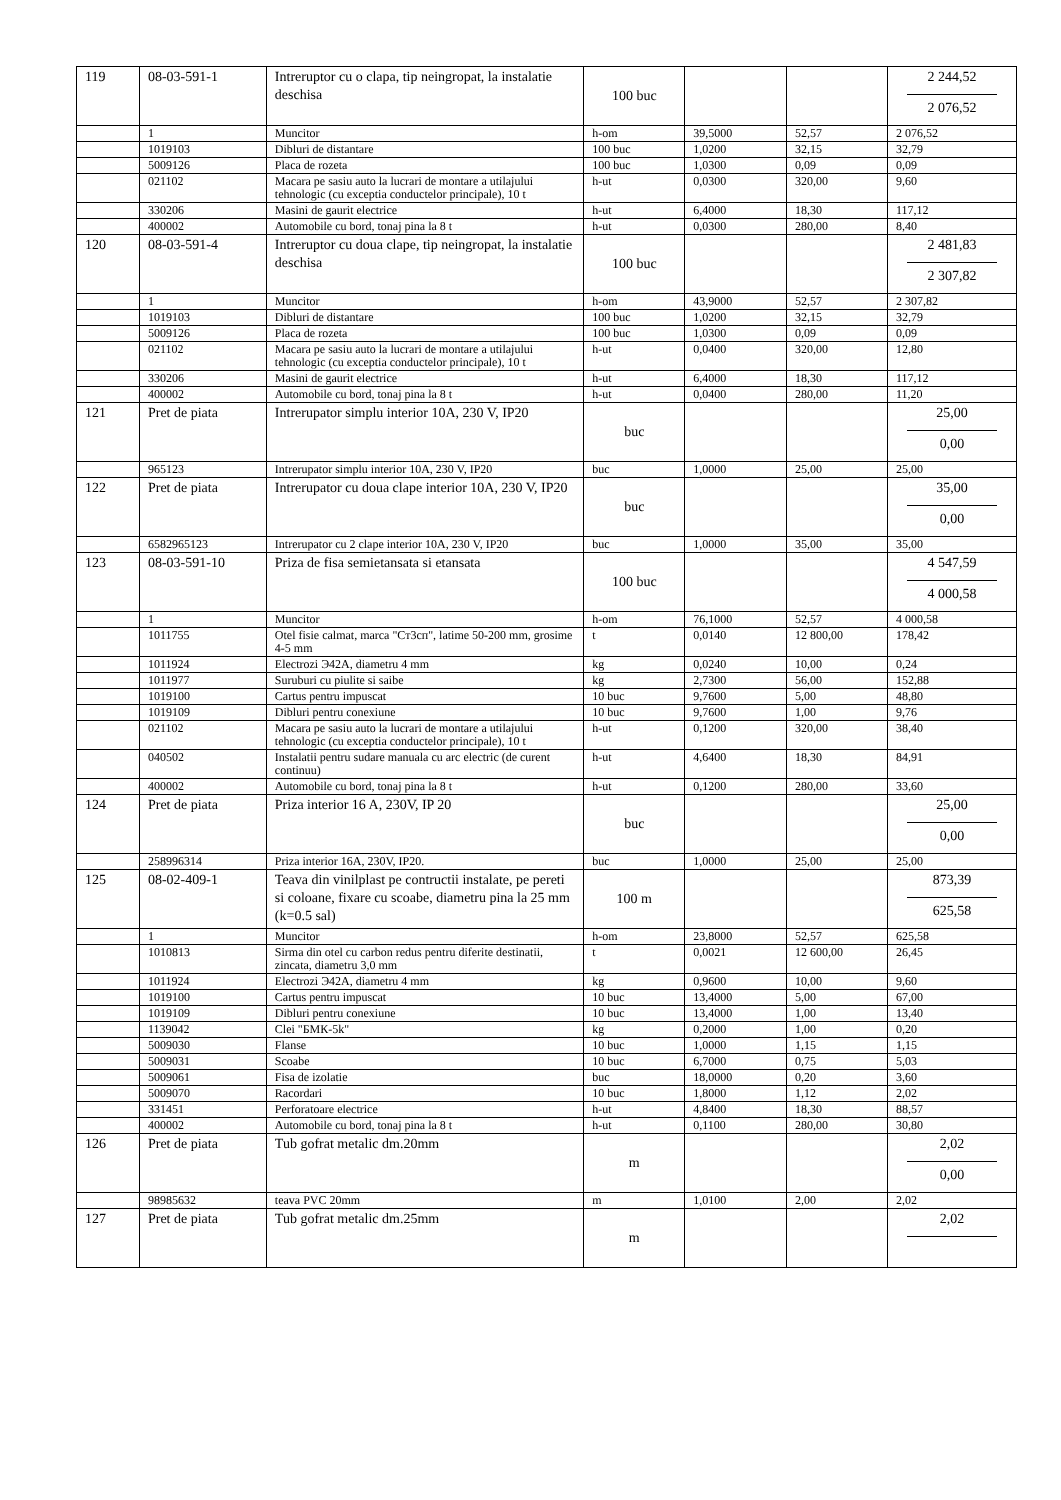| 119 | 08-03-591-1 | Intreruptor cu o clapa, tip neingropat, la instalatie deschisa | 100 buc | | | 2 244,52 2 076,52 |
| | 1 | Muncitor | h-om | 39,5000 | 52,57 | 2 076,52 |
| | 1019103 | Dibluri de distantare | 100 buc | 1,0200 | 32,15 | 32,79 |
| | 5009126 | Placa de rozeta | 100 buc | 1,0300 | 0,09 | 0,09 |
| | 021102 | Macara pe sasiu auto la lucrari de montare a utilajului tehnologic (cu exceptia conductelor principale), 10 t | h-ut | 0,0300 | 320,00 | 9,60 |
| | 330206 | Masini de gaurit electrice | h-ut | 6,4000 | 18,30 | 117,12 |
| | 400002 | Automobile cu bord, tonaj pina la 8 t | h-ut | 0,0300 | 280,00 | 8,40 |
| 120 | 08-03-591-4 | Intreruptor cu doua clape, tip neingropat, la instalatie deschisa | 100 buc | | | 2 481,83 2 307,82 |
| | 1 | Muncitor | h-om | 43,9000 | 52,57 | 2 307,82 |
| | 1019103 | Dibluri de distantare | 100 buc | 1,0200 | 32,15 | 32,79 |
| | 5009126 | Placa de rozeta | 100 buc | 1,0300 | 0,09 | 0,09 |
| | 021102 | Macara pe sasiu auto la lucrari de montare a utilajului tehnologic (cu exceptia conductelor principale), 10 t | h-ut | 0,0400 | 320,00 | 12,80 |
| | 330206 | Masini de gaurit electrice | h-ut | 6,4000 | 18,30 | 117,12 |
| | 400002 | Automobile cu bord, tonaj pina la 8 t | h-ut | 0,0400 | 280,00 | 11,20 |
| 121 | Pret de piata | Intrerupator simplu interior 10A, 230 V, IP20 | buc | | | 25,00 0,00 |
| | 965123 | Intrerupator simplu interior 10A, 230 V, IP20 | buc | 1,0000 | 25,00 | 25,00 |
| 122 | Pret de piata | Intrerupator cu doua clape interior 10A, 230 V, IP20 | buc | | | 35,00 0,00 |
| | 6582965123 | Intrerupator cu 2 clape interior 10A, 230 V, IP20 | buc | 1,0000 | 35,00 | 35,00 |
| 123 | 08-03-591-10 | Priza de fisa semietansata si etansata | 100 buc | | | 4 547,59 4 000,58 |
| | 1 | Muncitor | h-om | 76,1000 | 52,57 | 4 000,58 |
| | 1011755 | Otel fisie calmat, marca "Ст3сп", latime 50-200 mm, grosime 4-5 mm | t | 0,0140 | 12 800,00 | 178,42 |
| | 1011924 | Electrozi Э42А, diametru 4 mm | kg | 0,0240 | 10,00 | 0,24 |
| | 1011977 | Suruburi cu piulite si saibe | kg | 2,7300 | 56,00 | 152,88 |
| | 1019100 | Cartus pentru impuscat | 10 buc | 9,7600 | 5,00 | 48,80 |
| | 1019109 | Dibluri pentru conexiune | 10 buc | 9,7600 | 1,00 | 9,76 |
| | 021102 | Macara pe sasiu auto la lucrari de montare a utilajului tehnologic (cu exceptia conductelor principale), 10 t | h-ut | 0,1200 | 320,00 | 38,40 |
| | 040502 | Instalatii pentru sudare manuala cu arc electric (de curent continuu) | h-ut | 4,6400 | 18,30 | 84,91 |
| | 400002 | Automobile cu bord, tonaj pina la 8 t | h-ut | 0,1200 | 280,00 | 33,60 |
| 124 | Pret de piata | Priza interior 16 A, 230V, IP 20 | buc | | | 25,00 0,00 |
| | 258996314 | Priza interior 16A, 230V, IP20. | buc | 1,0000 | 25,00 | 25,00 |
| 125 | 08-02-409-1 | Teava din vinilplast pe contructii instalate, pe pereti si coloane, fixare cu scoabe, diametru pina la 25 mm (k=0.5 sal) | 100 m | | | 873,39 625,58 |
| | 1 | Muncitor | h-om | 23,8000 | 52,57 | 625,58 |
| | 1010813 | Sirma din otel cu carbon redus pentru diferite destinatii, zincata, diametru 3,0 mm | t | 0,0021 | 12 600,00 | 26,45 |
| | 1011924 | Electrozi Э42А, diametru 4 mm | kg | 0,9600 | 10,00 | 9,60 |
| | 1019100 | Cartus pentru impuscat | 10 buc | 13,4000 | 5,00 | 67,00 |
| | 1019109 | Dibluri pentru conexiune | 10 buc | 13,4000 | 1,00 | 13,40 |
| | 1139042 | Clei "БМК-5k" | kg | 0,2000 | 1,00 | 0,20 |
| | 5009030 | Flanse | 10 buc | 1,0000 | 1,15 | 1,15 |
| | 5009031 | Scoabe | 10 buc | 6,7000 | 0,75 | 5,03 |
| | 5009061 | Fisa de izolatie | buc | 18,0000 | 0,20 | 3,60 |
| | 5009070 | Racordari | 10 buc | 1,8000 | 1,12 | 2,02 |
| | 331451 | Perforatoare electrice | h-ut | 4,8400 | 18,30 | 88,57 |
| | 400002 | Automobile cu bord, tonaj pina la 8 t | h-ut | 0,1100 | 280,00 | 30,80 |
| 126 | Pret de piata | Tub gofrat metalic dm.20mm | m | | | 2,02 0,00 |
| | 98985632 | teava PVC 20mm | m | 1,0100 | 2,00 | 2,02 |
| 127 | Pret de piata | Tub gofrat metalic dm.25mm | m | | | 2,02 |